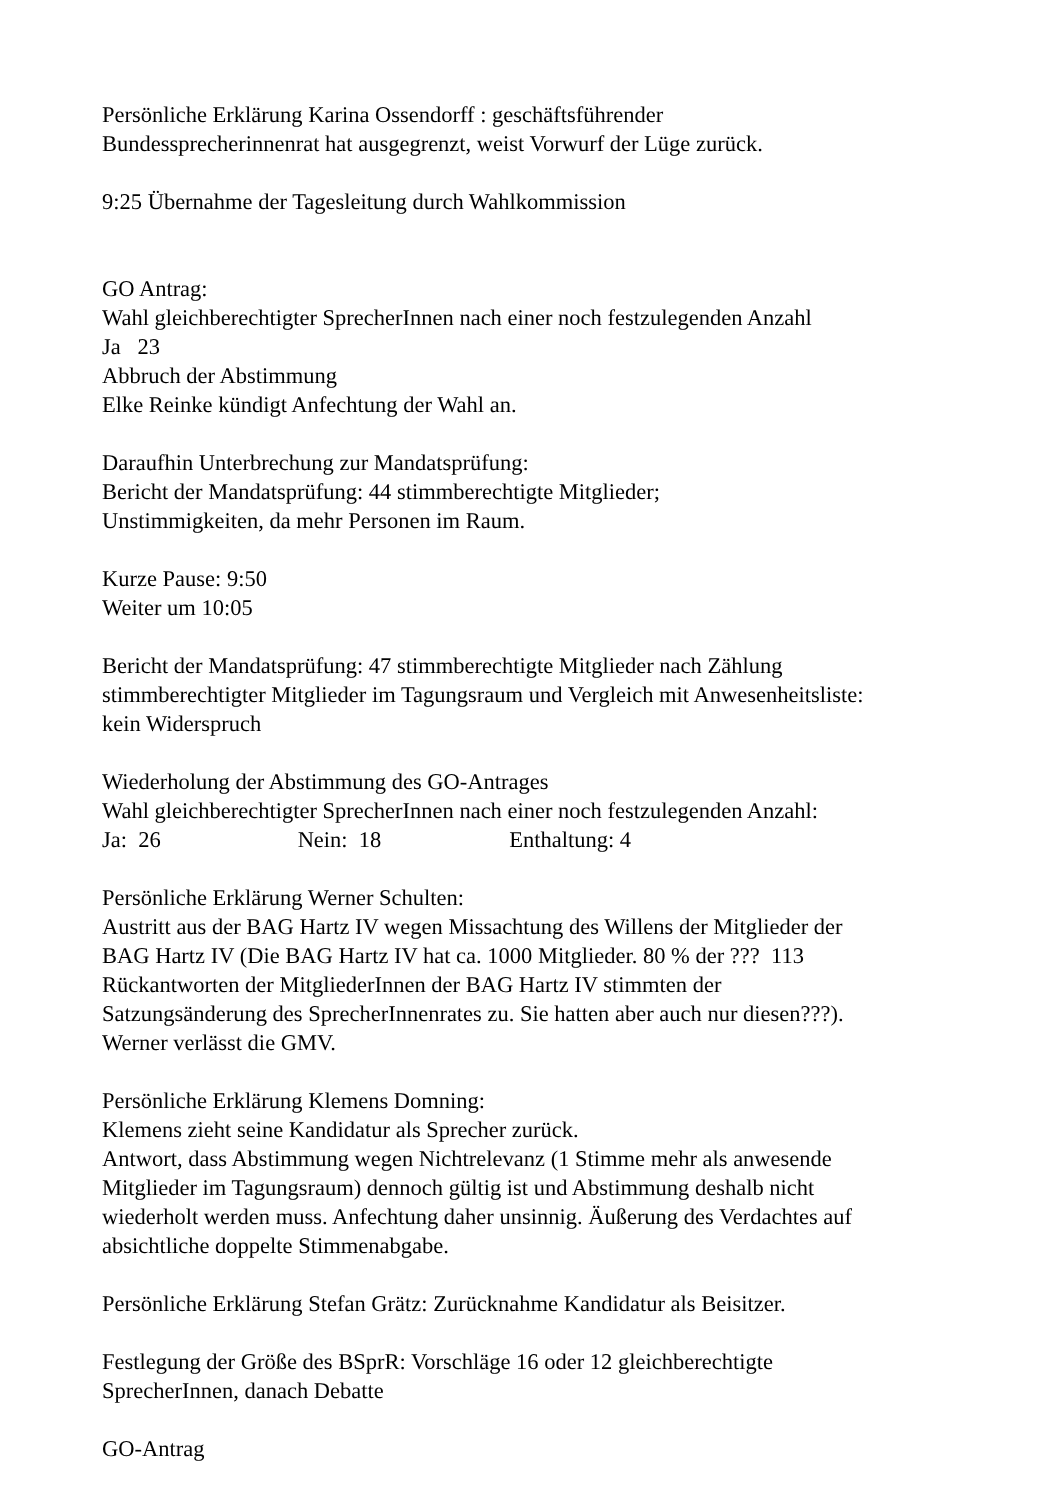Persönliche Erklärung Karina Ossendorff : geschäftsführender
Bundessprecherinnenrat hat ausgegrenzt, weist Vorwurf der Lüge zurück.
9:25 Übernahme der Tagesleitung durch Wahlkommission
GO Antrag:
Wahl gleichberechtigter SprecherInnen nach einer noch festzulegenden Anzahl
Ja 23
Abbruch der Abstimmung
Elke Reinke kündigt Anfechtung der Wahl an.
Daraufhin Unterbrechung zur Mandatsprüfung:
Bericht der Mandatsprüfung: 44 stimmberechtigte Mitglieder;
Unstimmigkeiten, da mehr Personen im Raum.
Kurze Pause: 9:50
Weiter um 10:05
Bericht der Mandatsprüfung: 47 stimmberechtigte Mitglieder nach Zählung
stimmberechtigter Mitglieder im Tagungsraum und Vergleich mit Anwesenheitsliste:
kein Widerspruch
Wiederholung der Abstimmung des GO-Antrages
Wahl gleichberechtigter SprecherInnen nach einer noch festzulegenden Anzahl:
Ja: 26 Nein: 18 Enthaltung: 4
Persönliche Erklärung Werner Schulten:
Austritt aus der BAG Hartz IV wegen Missachtung des Willens der Mitglieder der
BAG Hartz IV (Die BAG Hartz IV hat ca. 1000 Mitglieder. 80 % der ??? 113
Rückantworten der MitgliederInnen der BAG Hartz IV stimmten der
Satzungsänderung des SprecherInnenrates zu. Sie hatten aber auch nur diesen???).
Werner verlässt die GMV.
Persönliche Erklärung Klemens Domning:
Klemens zieht seine Kandidatur als Sprecher zurück.
Antwort, dass Abstimmung wegen Nichtrelevanz (1 Stimme mehr als anwesende
Mitglieder im Tagungsraum) dennoch gültig ist und Abstimmung deshalb nicht
wiederholt werden muss. Anfechtung daher unsinnig. Äußerung des Verdachtes auf
absichtliche doppelte Stimmenabgabe.
Persönliche Erklärung Stefan Grätz: Zurücknahme Kandidatur als Beisitzer.
Festlegung der Größe des BSprR: Vorschläge 16 oder 12 gleichberechtigte
SprecherInnen, danach Debatte
GO-Antrag